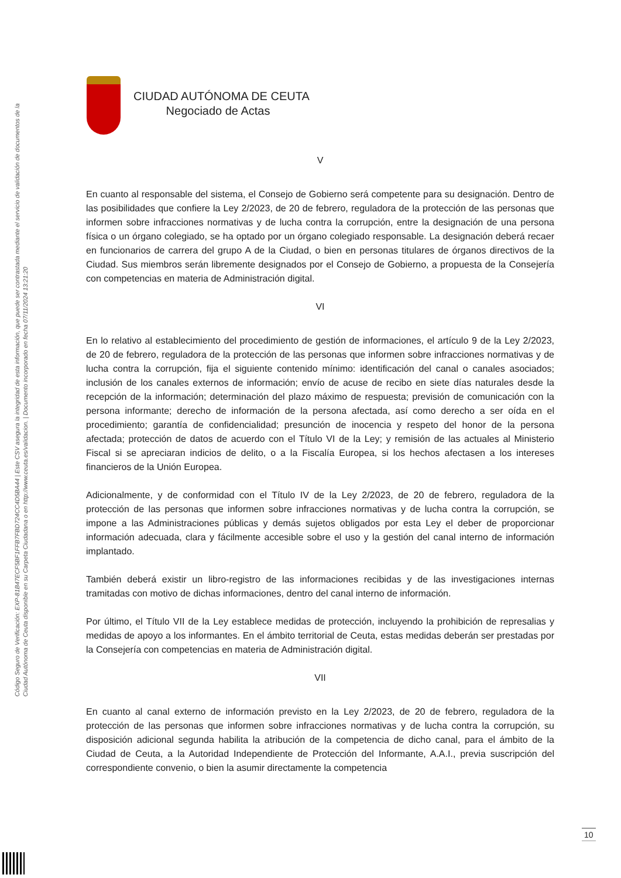Código Seguro de Verificación: EXP-81B47ECF5BF1FFB7FBD724CC4D5BA44 | Este CSV asegura la integridad de esta información, que puede ser contrastada mediante el servicio de validación de documentos de la Ciudad Autónoma de Ceuta disponible en su Carpeta Ciudadana o en http://www.ceuta.es/validacion. | Documento incorporado en fecha 07/11/2024 13:21:20
CIUDAD AUTÓNOMA DE CEUTA
Negociado de Actas
V
En cuanto al responsable del sistema, el Consejo de Gobierno será competente para su designación. Dentro de las posibilidades que confiere la Ley 2/2023, de 20 de febrero, reguladora de la protección de las personas que informen sobre infracciones normativas y de lucha contra la corrupción, entre la designación de una persona física o un órgano colegiado, se ha optado por un órgano colegiado responsable. La designación deberá recaer en funcionarios de carrera del grupo A de la Ciudad, o bien en personas titulares de órganos directivos de la Ciudad. Sus miembros serán libremente designados por el Consejo de Gobierno, a propuesta de la Consejería con competencias en materia de Administración digital.
VI
En lo relativo al establecimiento del procedimiento de gestión de informaciones, el artículo 9 de la Ley 2/2023, de 20 de febrero, reguladora de la protección de las personas que informen sobre infracciones normativas y de lucha contra la corrupción, fija el siguiente contenido mínimo: identificación del canal o canales asociados; inclusión de los canales externos de información; envío de acuse de recibo en siete días naturales desde la recepción de la información; determinación del plazo máximo de respuesta; previsión de comunicación con la persona informante; derecho de información de la persona afectada, así como derecho a ser oída en el procedimiento; garantía de confidencialidad; presunción de inocencia y respeto del honor de la persona afectada; protección de datos de acuerdo con el Título VI de la Ley; y remisión de las actuales al Ministerio Fiscal si se apreciaran indicios de delito, o a la Fiscalía Europea, si los hechos afectasen a los intereses financieros de la Unión Europea.
Adicionalmente, y de conformidad con el Título IV de la Ley 2/2023, de 20 de febrero, reguladora de la protección de las personas que informen sobre infracciones normativas y de lucha contra la corrupción, se impone a las Administraciones públicas y demás sujetos obligados por esta Ley el deber de proporcionar información adecuada, clara y fácilmente accesible sobre el uso y la gestión del canal interno de información implantado.
También deberá existir un libro-registro de las informaciones recibidas y de las investigaciones internas tramitadas con motivo de dichas informaciones, dentro del canal interno de información.
Por último, el Título VII de la Ley establece medidas de protección, incluyendo la prohibición de represalias y medidas de apoyo a los informantes. En el ámbito territorial de Ceuta, estas medidas deberán ser prestadas por la Consejería con competencias en materia de Administración digital.
VII
En cuanto al canal externo de información previsto en la Ley 2/2023, de 20 de febrero, reguladora de la protección de las personas que informen sobre infracciones normativas y de lucha contra la corrupción, su disposición adicional segunda habilita la atribución de la competencia de dicho canal, para el ámbito de la Ciudad de Ceuta, a la Autoridad Independiente de Protección del Informante, A.A.I., previa suscripción del correspondiente convenio, o bien la asumir directamente la competencia
10